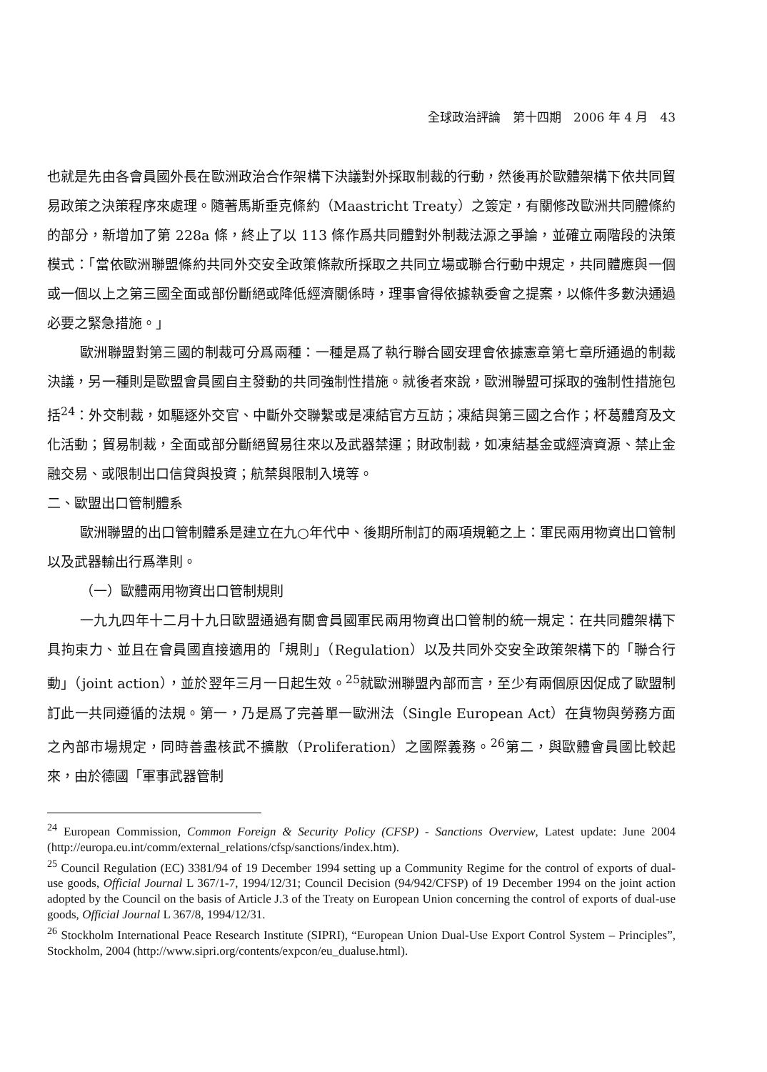全球政治評論　第十四期　2006 年 4 月　43
也就是先由各會員國外長在歐洲政治合作架構下決議對外採取制裁的行動，然後再於歐體架構下依共同貿易政策之決策程序來處理。隨著馬斯垂克條約（Maastricht Treaty）之簽定，有關修改歐洲共同體條約的部分，新增加了第 228a 條，終止了以 113 條作爲共同體對外制裁法源之爭論，並確立兩階段的決策模式：「當依歐洲聯盟條約共同外交安全政策條款所採取之共同立場或聯合行動中規定，共同體應與一個或一個以上之第三國全面或部份斷絕或降低經濟關係時，理事會得依據執委會之提案，以條件多數決通過必要之緊急措施。」
歐洲聯盟對第三國的制裁可分爲兩種：一種是爲了執行聯合國安理會依據憲章第七章所通過的制裁決議，另一種則是歐盟會員國自主發動的共同強制性措施。就後者來說，歐洲聯盟可採取的強制性措施包括<sup>24</sup>：外交制裁，如驅逐外交官、中斷外交聯繫或是凍結官方互訪；凍結與第三國之合作；杯葛體育及文化活動；貿易制裁，全面或部分斷絕貿易往來以及武器禁運；財政制裁，如凍結基金或經濟資源、禁止金融交易、或限制出口信貸與投資；航禁與限制入境等。
二、歐盟出口管制體系
歐洲聯盟的出口管制體系是建立在九○年代中、後期所制訂的兩項規範之上：軍民兩用物資出口管制以及武器輸出行爲準則。
（一）歐體兩用物資出口管制規則
一九九四年十二月十九日歐盟通過有關會員國軍民兩用物資出口管制的統一規定：在共同體架構下具拘束力、並且在會員國直接適用的「規則」（Regulation）以及共同外交安全政策架構下的「聯合行動」（joint action），並於翌年三月一日起生效。<sup>25</sup>就歐洲聯盟內部而言，至少有兩個原因促成了歐盟制訂此一共同遵循的法規。第一，乃是爲了完善單一歐洲法（Single European Act）在貨物與勞務方面之內部市場規定，同時善盡核武不擴散（Proliferation）之國際義務。<sup>26</sup>第二，與歐體會員國比較起來，由於德國「軍事武器管制
<sup>24</sup> European Commission, Common Foreign & Security Policy (CFSP) - Sanctions Overview, Latest update: June 2004 (http://europa.eu.int/comm/external_relations/cfsp/sanctions/index.htm).
<sup>25</sup> Council Regulation (EC) 3381/94 of 19 December 1994 setting up a Community Regime for the control of exports of dual-use goods, Official Journal L 367/1-7, 1994/12/31; Council Decision (94/942/CFSP) of 19 December 1994 on the joint action adopted by the Council on the basis of Article J.3 of the Treaty on European Union concerning the control of exports of dual-use goods, Official Journal L 367/8, 1994/12/31.
<sup>26</sup> Stockholm International Peace Research Institute (SIPRI), “European Union Dual-Use Export Control System – Principles”, Stockholm, 2004 (http://www.sipri.org/contents/expcon/eu_dualuse.html).